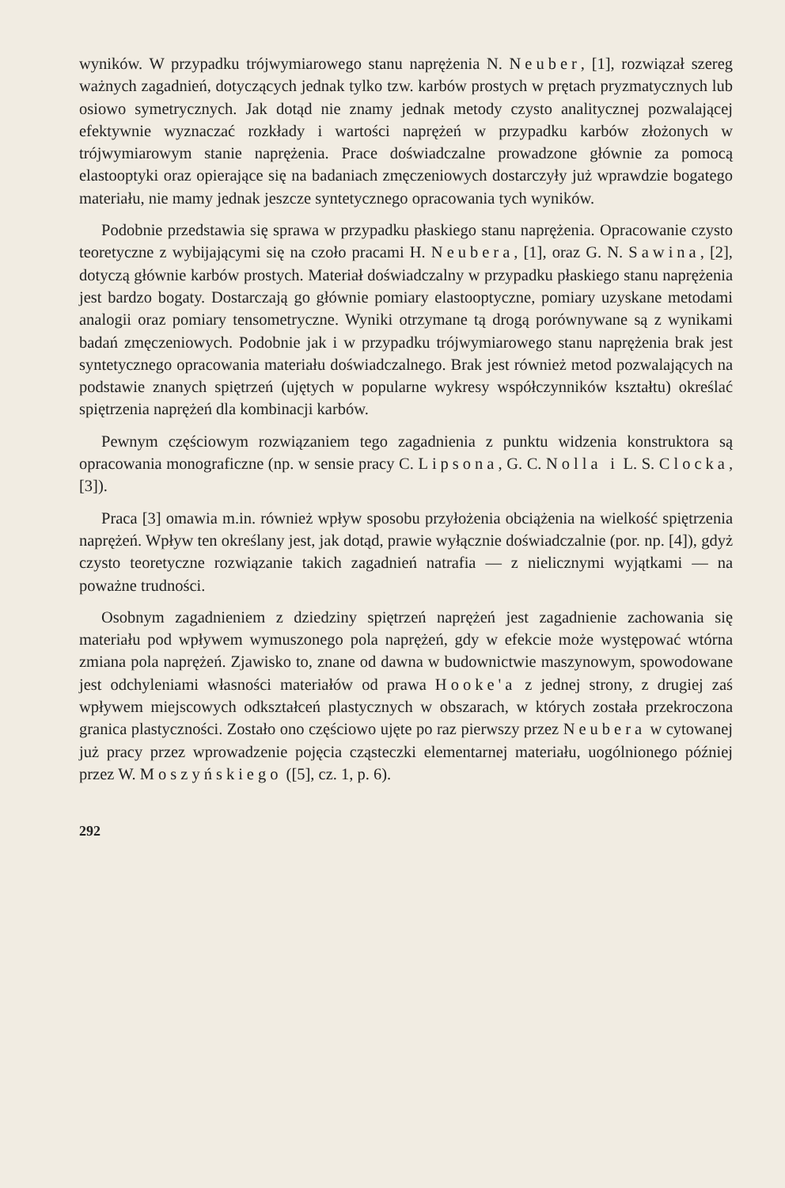wyników. W przypadku trójwymiarowego stanu naprężenia N. Neuber, [1], rozwiązał szereg ważnych zagadnień, dotyczących jednak tylko tzw. karbów prostych w prętach pryzmatycznych lub osiowo symetrycznych. Jak dotąd nie znamy jednak metody czysto analitycznej pozwalającej efektywnie wyznaczać rozkłady i wartości naprężeń w przypadku karbów złożonych w trójwymiarowym stanie naprężenia. Prace doświadczalne prowadzone głównie za pomocą elastooptyki oraz opierające się na badaniach zmęczeniowych dostarczyły już wprawdzie bogatego materiału, nie mamy jednak jeszcze syntetycznego opracowania tych wyników.
Podobnie przedstawia się sprawa w przypadku płaskiego stanu naprężenia. Opracowanie czysto teoretyczne z wybijającymi się na czoło pracami H. Neubera, [1], oraz G. N. Sawina, [2], dotyczą głównie karbów prostych. Materiał doświadczalny w przypadku płaskiego stanu naprężenia jest bardzo bogaty. Dostarczają go głównie pomiary elastooptyczne, pomiary uzyskane metodami analogii oraz pomiary tensometryczne. Wyniki otrzymane tą drogą porównywane są z wynikami badań zmęczeniowych. Podobnie jak i w przypadku trójwymiarowego stanu naprężenia brak jest syntetycznego opracowania materiału doświadczalnego. Brak jest również metod pozwalających na podstawie znanych spiętrzeń (ujętych w popularne wykresy współczynników kształtu) określać spiętrzenia naprężeń dla kombinacji karbów.
Pewnym częściowym rozwiązaniem tego zagadnienia z punktu widzenia konstruktora są opracowania monograficzne (np. w sensie pracy C. Lipsona, G. C. Nolla i L. S. Clocka, [3]).
Praca [3] omawia m.in. również wpływ sposobu przyłożenia obciążenia na wielkość spiętrzenia naprężeń. Wpływ ten określany jest, jak dotąd, prawie wyłącznie doświadczalnie (por. np. [4]), gdyż czysto teoretyczne rozwiązanie takich zagadnień natrafia — z nielicznymi wyjątkami — na poważne trudności.
Osobnym zagadnieniem z dziedziny spiętrzeń naprężeń jest zagadnienie zachowania się materiału pod wpływem wymuszonego pola naprężeń, gdy w efekcie może występować wtórna zmiana pola naprężeń. Zjawisko to, znane od dawna w budownictwie maszynowym, spowodowane jest odchyleniami własności materiałów od prawa Hooke'a z jednej strony, z drugiej zaś wpływem miejscowych odkształceń plastycznych w obszarach, w których została przekroczona granica plastyczności. Zostało ono częściowo ujęte po raz pierwszy przez Neubera w cytowanej już pracy przez wprowadzenie pojęcia cząsteczki elementarnej materiału, uogólnionego później przez W. Moszyńskiego ([5], cz. 1, p. 6).
292